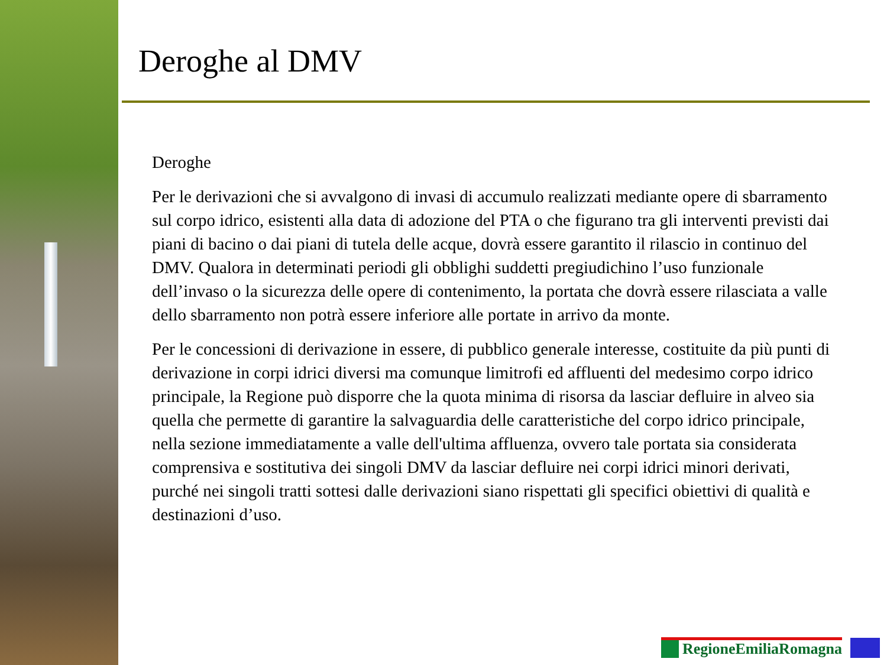Deroghe al DMV
Deroghe
Per le derivazioni che si avvalgono di invasi di accumulo realizzati mediante opere di sbarramento sul corpo idrico, esistenti alla data di adozione del PTA o che figurano tra gli interventi previsti dai piani di bacino o dai piani di tutela delle acque, dovrà essere garantito il rilascio in continuo del DMV. Qualora in determinati periodi gli obblighi suddetti pregiudichino l’uso funzionale dell’invaso o la sicurezza delle opere di contenimento, la portata che dovrà essere rilasciata a valle dello sbarramento non potrà essere inferiore alle portate in arrivo da monte.
Per le concessioni di derivazione in essere, di pubblico generale interesse, costituite da più punti di derivazione in corpi idrici diversi ma comunque limitrofi ed affluenti del medesimo corpo idrico principale, la Regione può disporre che la quota minima di risorsa da lasciar defluire in alveo sia quella che permette di garantire la salvaguardia delle caratteristiche del corpo idrico principale, nella sezione immediatamente a valle dell'ultima affluenza, ovvero tale portata sia considerata comprensiva e sostitutiva dei singoli DMV da lasciar defluire nei corpi idrici minori derivati, purché nei singoli tratti sottesi dalle derivazioni siano rispettati gli specifici obiettivi di qualità e destinazioni d’uso.
RegioneEmiliaRomagna